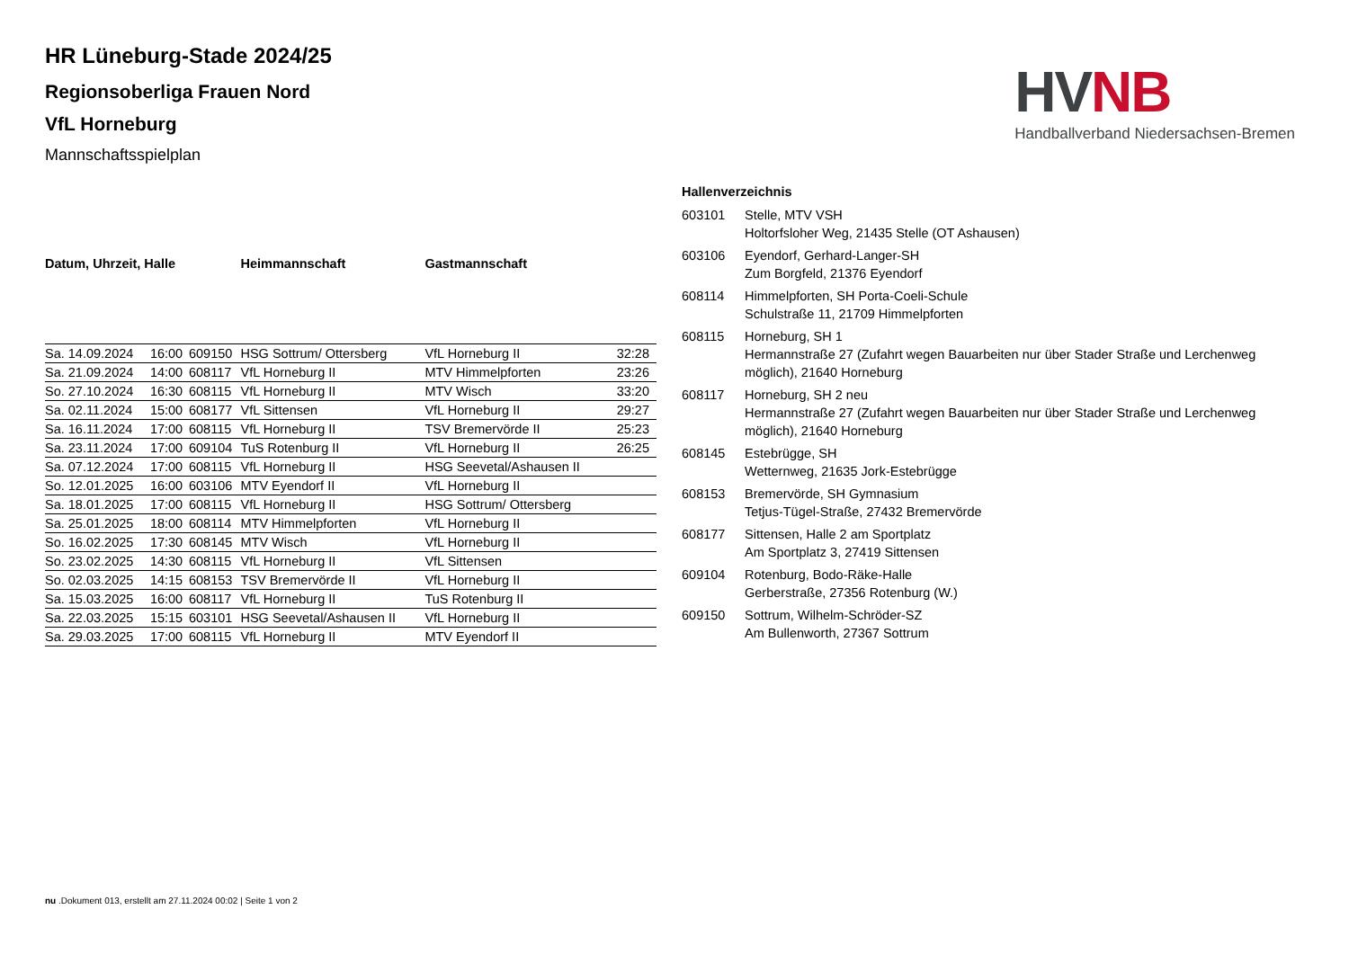HR Lüneburg-Stade 2024/25
Regionsoberliga Frauen Nord
VfL Horneburg
Mannschaftsspielplan
| Datum, Uhrzeit, Halle | | | Heimmannschaft | Gastmannschaft | |
| --- | --- | --- | --- | --- | --- |
| Sa. 14.09.2024 | 16:00 | 609150 | HSG Sottrum/ Ottersberg | VfL Horneburg II | 32:28 |
| Sa. 21.09.2024 | 14:00 | 608117 | VfL Horneburg II | MTV Himmelpforten | 23:26 |
| So. 27.10.2024 | 16:30 | 608115 | VfL Horneburg II | MTV Wisch | 33:20 |
| Sa. 02.11.2024 | 15:00 | 608177 | VfL Sittensen | VfL Horneburg II | 29:27 |
| Sa. 16.11.2024 | 17:00 | 608115 | VfL Horneburg II | TSV Bremervörde II | 25:23 |
| Sa. 23.11.2024 | 17:00 | 609104 | TuS Rotenburg II | VfL Horneburg II | 26:25 |
| Sa. 07.12.2024 | 17:00 | 608115 | VfL Horneburg II | HSG Seevetal/Ashausen II | |
| So. 12.01.2025 | 16:00 | 603106 | MTV Eyendorf II | VfL Horneburg II | |
| Sa. 18.01.2025 | 17:00 | 608115 | VfL Horneburg II | HSG Sottrum/ Ottersberg | |
| Sa. 25.01.2025 | 18:00 | 608114 | MTV Himmelpforten | VfL Horneburg II | |
| So. 16.02.2025 | 17:30 | 608145 | MTV Wisch | VfL Horneburg II | |
| So. 23.02.2025 | 14:30 | 608115 | VfL Horneburg II | VfL Sittensen | |
| So. 02.03.2025 | 14:15 | 608153 | TSV Bremervörde II | VfL Horneburg II | |
| Sa. 15.03.2025 | 16:00 | 608117 | VfL Horneburg II | TuS Rotenburg II | |
| Sa. 22.03.2025 | 15:15 | 603101 | HSG Seevetal/Ashausen II | VfL Horneburg II | |
| Sa. 29.03.2025 | 17:00 | 608115 | VfL Horneburg II | MTV Eyendorf II | |
Hallenverzeichnis
| 603101 | Stelle, MTV VSH Holtorfsloher Weg, 21435 Stelle (OT Ashausen) |
| 603106 | Eyendorf, Gerhard-Langer-SH Zum Borgfeld, 21376 Eyendorf |
| 608114 | Himmelpforten, SH Porta-Coeli-Schule Schulstraße 11, 21709 Himmelpforten |
| 608115 | Horneburg, SH 1 Hermannstraße 27 (Zufahrt wegen Bauarbeiten nur über Stader Straße und Lerchenweg möglich), 21640 Horneburg |
| 608117 | Horneburg, SH 2 neu Hermannstraße 27 (Zufahrt wegen Bauarbeiten nur über Stader Straße und Lerchenweg möglich), 21640 Horneburg |
| 608145 | Estebrügge, SH Wetternweg, 21635 Jork-Estebrügge |
| 608153 | Bremervörde, SH Gymnasium Tetjus-Tügel-Straße, 27432 Bremervörde |
| 608177 | Sittensen, Halle 2 am Sportplatz Am Sportplatz 3, 27419 Sittensen |
| 609104 | Rotenburg, Bodo-Räke-Halle Gerberstraße, 27356 Rotenburg (W.) |
| 609150 | Sottrum, Wilhelm-Schröder-SZ Am Bullenworth, 27367 Sottrum |
HVNB
Handballverband Niedersachsen-Bremen
nu .Dokument 013, erstellt am 27.11.2024 00:02 | Seite 1 von 2